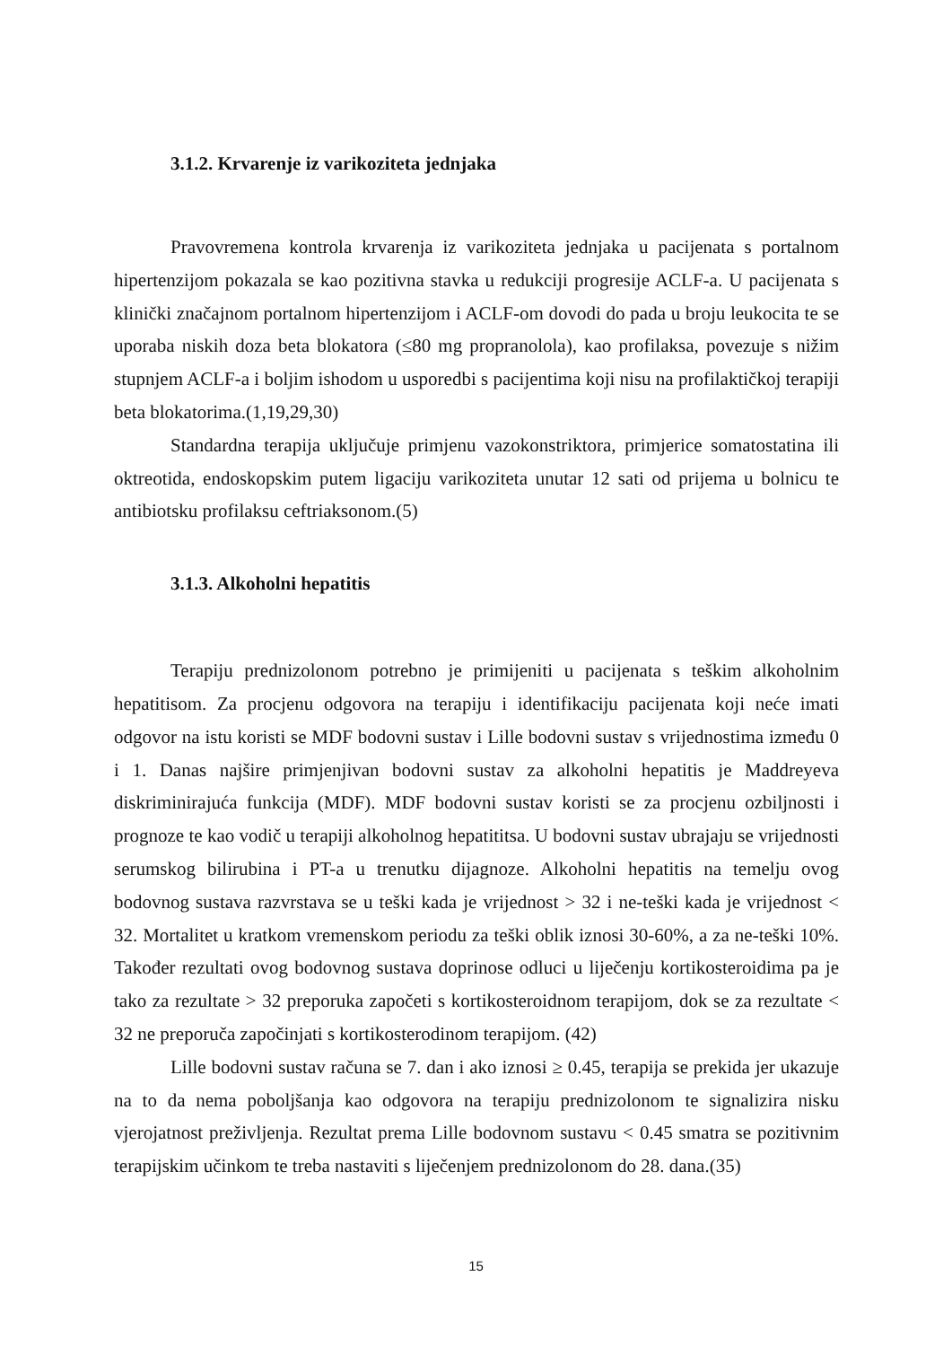3.1.2. Krvarenje iz varikoziteta jednjaka
Pravovremena kontrola krvarenja iz varikoziteta jednjaka u pacijenata s portalnom hipertenzijom pokazala se kao pozitivna stavka u redukciji progresije ACLF-a. U pacijenata s klinički značajnom portalnom hipertenzijom i ACLF-om dovodi do pada u broju leukocita te se uporaba niskih doza beta blokatora (≤80 mg propranolola), kao profilaksa, povezuje s nižim stupnjem ACLF-a i boljim ishodom u usporedbi s pacijentima koji nisu na profilaktičkoj terapiji beta blokatorima.(1,19,29,30)
Standardna terapija uključuje primjenu vazokonstriktora, primjerice somatostatina ili oktreotida, endoskopskim putem ligaciju varikoziteta unutar 12 sati od prijema u bolnicu te antibiotsku profilaksu ceftriaksonom.(5)
3.1.3. Alkoholni hepatitis
Terapiju prednizolonom potrebno je primijeniti u pacijenata s teškim alkoholnim hepatitisom. Za procjenu odgovora na terapiju i identifikaciju pacijenata koji neće imati odgovor na istu koristi se MDF bodovni sustav i Lille bodovni sustav s vrijednostima između 0 i 1. Danas najšire primjenjivan bodovni sustav za alkoholni hepatitis je Maddreyeva diskriminirajuća funkcija (MDF). MDF bodovni sustav koristi se za procjenu ozbiljnosti i prognoze te kao vodič u terapiji alkoholnog hepatititsa. U bodovni sustav ubrajaju se vrijednosti serumskog bilirubina i PT-a u trenutku dijagnoze. Alkoholni hepatitis na temelju ovog bodovnog sustava razvrstava se u teški kada je vrijednost > 32 i ne-teški kada je vrijednost < 32. Mortalitet u kratkom vremenskom periodu za teški oblik iznosi 30-60%, a za ne-teški 10%. Također rezultati ovog bodovnog sustava doprinose odluci u liječenju kortikosteroidima pa je tako za rezultate > 32 preporuka započeti s kortikosteroidnom terapijom, dok se za rezultate < 32 ne preporuča započinjati s kortikosterodinom terapijom. (42)
Lille bodovni sustav računa se 7. dan i ako iznosi ≥ 0.45, terapija se prekida jer ukazuje na to da nema poboljšanja kao odgovora na terapiju prednizolonom te signalizira nisku vjerojatnost preživljenja. Rezultat prema Lille bodovnom sustavu < 0.45 smatra se pozitivnim terapijskim učinkom te treba nastaviti s liječenjem prednizolonom do 28. dana.(35)
15